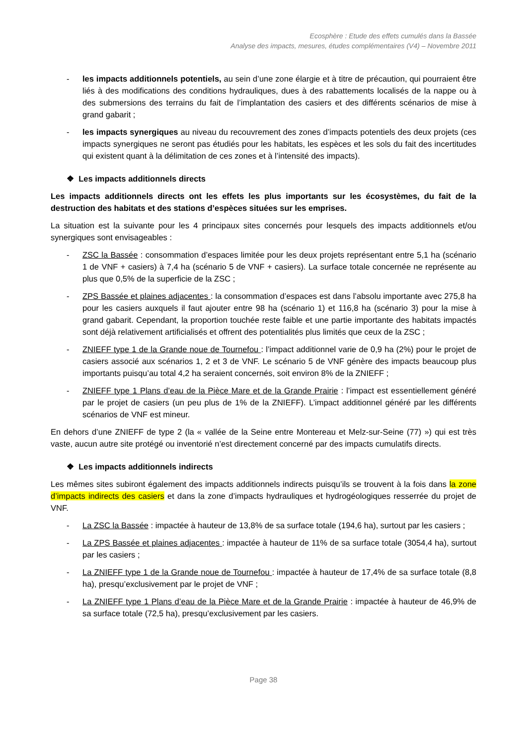Ecosphère : Etude des effets cumulés dans la Bassée
Analyse des impacts, mesures, études complémentaires (V4) – Novembre 2011
- les impacts additionnels potentiels, au sein d’une zone élargie et à titre de précaution, qui pourraient être liés à des modifications des conditions hydrauliques, dues à des rabattements localisés de la nappe ou à des submersions des terrains du fait de l’implantation des casiers et des différents scénarios de mise à grand gabarit ;
- les impacts synergiques au niveau du recouvrement des zones d’impacts potentiels des deux projets (ces impacts synergiques ne seront pas étudiés pour les habitats, les espèces et les sols du fait des incertitudes qui existent quant à la délimitation de ces zones et à l’intensité des impacts).
❖ Les impacts additionnels directs
Les impacts additionnels directs ont les effets les plus importants sur les écosystèmes, du fait de la destruction des habitats et des stations d’espèces situées sur les emprises.
La situation est la suivante pour les 4 principaux sites concernés pour lesquels des impacts additionnels et/ou synergiques sont envisageables :
- ZSC la Bassée : consommation d’espaces limitée pour les deux projets représentant entre 5,1 ha (scénario 1 de VNF + casiers) à 7,4 ha (scénario 5 de VNF + casiers). La surface totale concernée ne représente au plus que 0,5% de la superficie de la ZSC ;
- ZPS Bassée et plaines adjacentes : la consommation d’espaces est dans l’absolu importante avec 275,8 ha pour les casiers auxquels il faut ajouter entre 98 ha (scénario 1) et 116,8 ha (scénario 3) pour la mise à grand gabarit. Cependant, la proportion touchée reste faible et une partie importante des habitats impactés sont déjà relativement artificialisés et offrent des potentialités plus limités que ceux de la ZSC ;
- ZNIEFF type 1 de la Grande noue de Tournefou : l’impact additionnel varie de 0,9 ha (2%) pour le projet de casiers associé aux scénarios 1, 2 et 3 de VNF. Le scénario 5 de VNF génère des impacts beaucoup plus importants puisqu’au total 4,2 ha seraient concernés, soit environ 8% de la ZNIEFF ;
- ZNIEFF type 1 Plans d’eau de la Pièce Mare et de la Grande Prairie : l’impact est essentiellement généré par le projet de casiers (un peu plus de 1% de la ZNIEFF). L’impact additionnel généré par les différents scénarios de VNF est mineur.
En dehors d’une ZNIEFF de type 2 (la « vallée de la Seine entre Montereau et Melz-sur-Seine (77) ») qui est très vaste, aucun autre site protégé ou inventorié n’est directement concerné par des impacts cumulatifs directs.
❖ Les impacts additionnels indirects
Les mêmes sites subiront également des impacts additionnels indirects puisqu’ils se trouvent à la fois dans la zone d’impacts indirects des casiers et dans la zone d’impacts hydrauliques et hydrogéologiques resserrée du projet de VNF.
- La ZSC la Bassée : impactée à hauteur de 13,8% de sa surface totale (194,6 ha), surtout par les casiers ;
- La ZPS Bassée et plaines adjacentes : impactée à hauteur de 11% de sa surface totale (3054,4 ha), surtout par les casiers ;
- La ZNIEFF type 1 de la Grande noue de Tournefou : impactée à hauteur de 17,4% de sa surface totale (8,8 ha), presqu’exclusivement par le projet de VNF ;
- La ZNIEFF type 1 Plans d’eau de la Pièce Mare et de la Grande Prairie : impactée à hauteur de 46,9% de sa surface totale (72,5 ha), presqu’exclusivement par les casiers.
Page 38